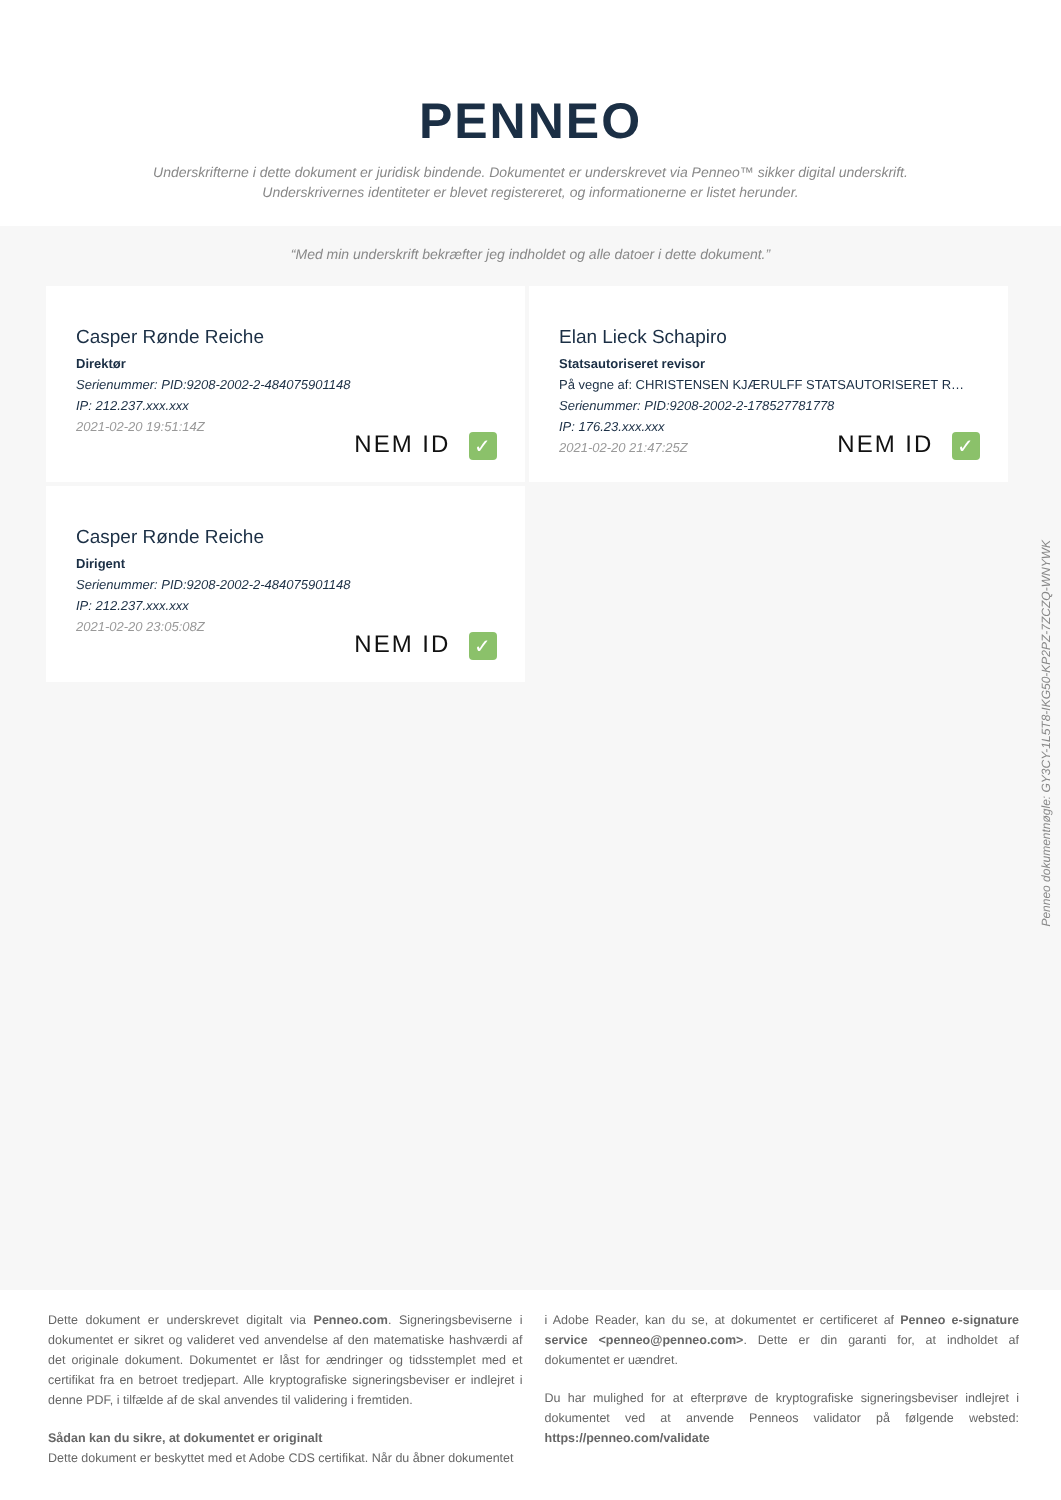PENNEO
Underskrifterne i dette dokument er juridisk bindende. Dokumentet er underskrevet via Penneo™ sikker digital underskrift.
Underskrivernes identiteter er blevet registereret, og informationerne er listet herunder.
“Med min underskrift bekræfter jeg indholdet og alle datoer i dette dokument.”
Casper Rønde Reiche
Direktør
Serienummer: PID:9208-2002-2-484075901148
IP: 212.237.xxx.xxx
2021-02-20 19:51:14Z
NEM ID ✓
Elan Lieck Schapiro
Statsautoriseret revisor
På vegne af: CHRISTENSEN KJÆRULFF STATSAUTORISERET R…
Serienummer: PID:9208-2002-2-178527781778
IP: 176.23.xxx.xxx
2021-02-20 21:47:25Z
NEM ID ✓
Casper Rønde Reiche
Dirigent
Serienummer: PID:9208-2002-2-484075901148
IP: 212.237.xxx.xxx
2021-02-20 23:05:08Z
NEM ID ✓
Penneo dokumentnøgle: GY3CY-1L5T8-IKG50-KP2PZ-7ZCZQ-WNYWK
Dette dokument er underskrevet digitalt via Penneo.com. Signeringsbeviserne i dokumentet er sikret og valideret ved anvendelse af den matematiske hashværdi af det originale dokument. Dokumentet er låst for ændringer og tidsstemplet med et certifikat fra en betroet tredjepart. Alle kryptografiske signeringsbeviser er indlejret i denne PDF, i tilfælde af de skal anvendes til validering i fremtiden.
Sådan kan du sikre, at dokumentet er originalt
Dette dokument er beskyttet med et Adobe CDS certifikat. Når du åbner dokumentet
i Adobe Reader, kan du se, at dokumentet er certificeret af Penneo e-signature service <penneo@penneo.com>. Dette er din garanti for, at indholdet af dokumentet er uændret.
Du har mulighed for at efterprøve de kryptografiske signeringsbeviser indlejret i dokumentet ved at anvende Penneos validator på følgende websted: https://penneo.com/validate